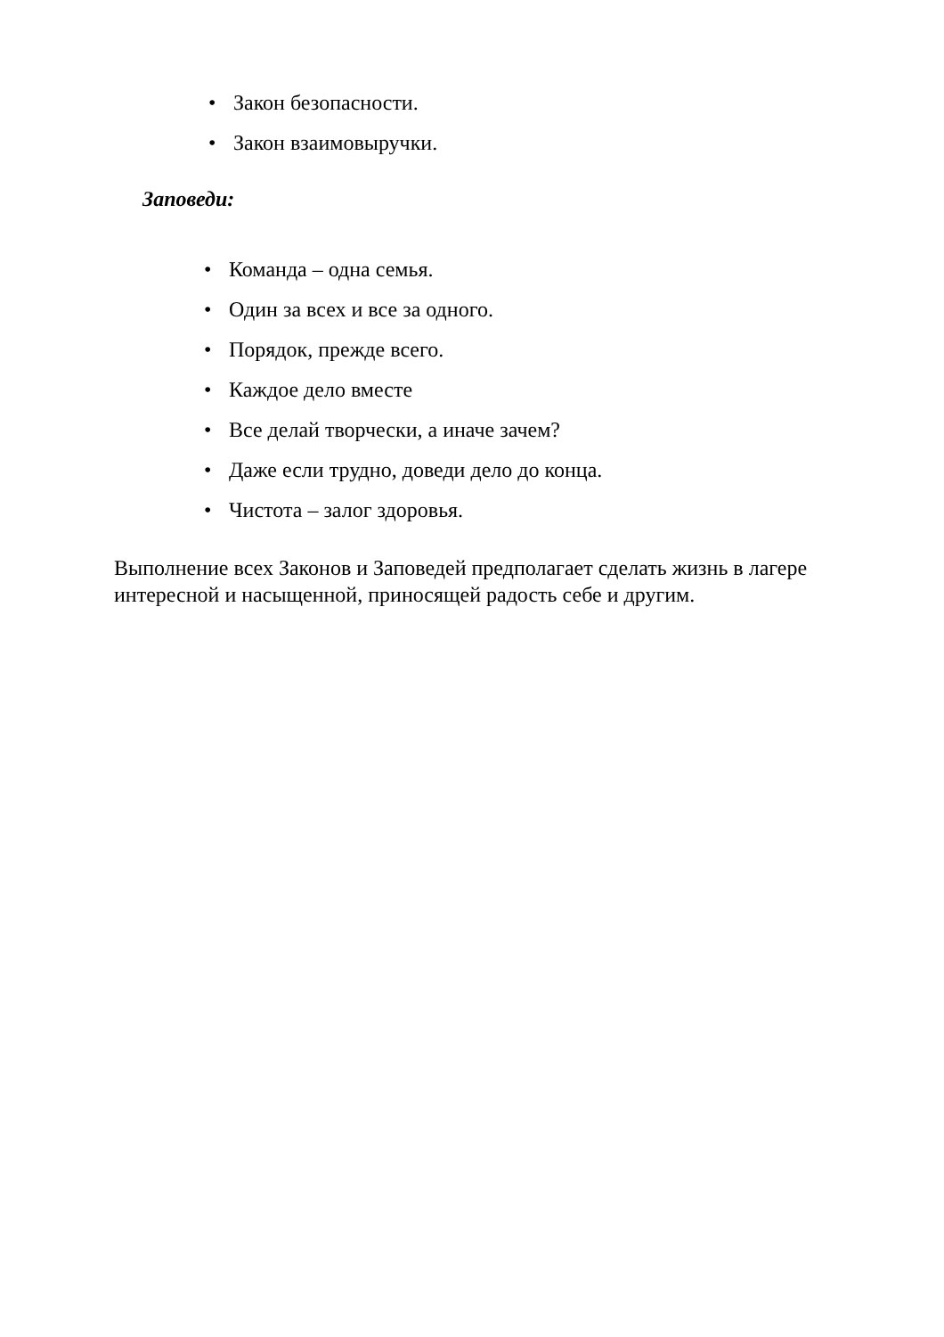• Закон безопасности.
• Закон взаимовыручки.
Заповеди:
• Команда – одна семья.
• Один за всех и все за одного.
• Порядок, прежде всего.
• Каждое дело вместе
• Все делай творчески, а иначе зачем?
• Даже если трудно, доведи дело до конца.
• Чистота – залог здоровья.
Выполнение всех Законов и Заповедей предполагает сделать жизнь в лагере интересной и насыщенной, приносящей радость себе и другим.